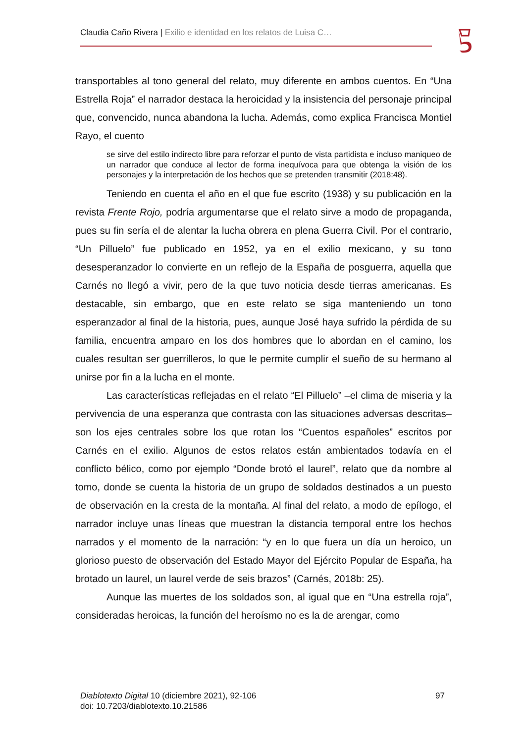Claudia Caño Rivera | Exilio e identidad en los relatos de Luisa C…
transportables al tono general del relato, muy diferente en ambos cuentos. En “Una Estrella Roja” el narrador destaca la heroicidad y la insistencia del personaje principal que, convencido, nunca abandona la lucha. Además, como explica Francisca Montiel Rayo, el cuento
se sirve del estilo indirecto libre para reforzar el punto de vista partidista e incluso maniqueo de un narrador que conduce al lector de forma inequívoca para que obtenga la visión de los personajes y la interpretación de los hechos que se pretenden transmitir (2018:48).
Teniendo en cuenta el año en el que fue escrito (1938) y su publicación en la revista Frente Rojo, podría argumentarse que el relato sirve a modo de propaganda, pues su fin sería el de alentar la lucha obrera en plena Guerra Civil. Por el contrario, “Un Pilluelo” fue publicado en 1952, ya en el exilio mexicano, y su tono desesperanzador lo convierte en un reflejo de la España de posguerra, aquella que Carnés no llegó a vivir, pero de la que tuvo noticia desde tierras americanas. Es destacable, sin embargo, que en este relato se siga manteniendo un tono esperanzador al final de la historia, pues, aunque José haya sufrido la pérdida de su familia, encuentra amparo en los dos hombres que lo abordan en el camino, los cuales resultan ser guerrilleros, lo que le permite cumplir el sueño de su hermano al unirse por fin a la lucha en el monte.
Las características reflejadas en el relato “El Pilluelo” –el clima de miseria y la pervivencia de una esperanza que contrasta con las situaciones adversas descritas– son los ejes centrales sobre los que rotan los “Cuentos españoles” escritos por Carnés en el exilio. Algunos de estos relatos están ambientados todavía en el conflicto bélico, como por ejemplo “Donde brotó el laurel”, relato que da nombre al tomo, donde se cuenta la historia de un grupo de soldados destinados a un puesto de observación en la cresta de la montaña. Al final del relato, a modo de epílogo, el narrador incluye unas líneas que muestran la distancia temporal entre los hechos narrados y el momento de la narración: “y en lo que fuera un día un heroico, un glorioso puesto de observación del Estado Mayor del Ejército Popular de España, ha brotado un laurel, un laurel verde de seis brazos” (Carnés, 2018b: 25).
Aunque las muertes de los soldados son, al igual que en “Una estrella roja”, consideradas heroicas, la función del heroísmo no es la de arengar, como
97 Diablotexto Digital 10 (diciembre 2021), 92-106
doi: 10.7203/diablotexto.10.21586